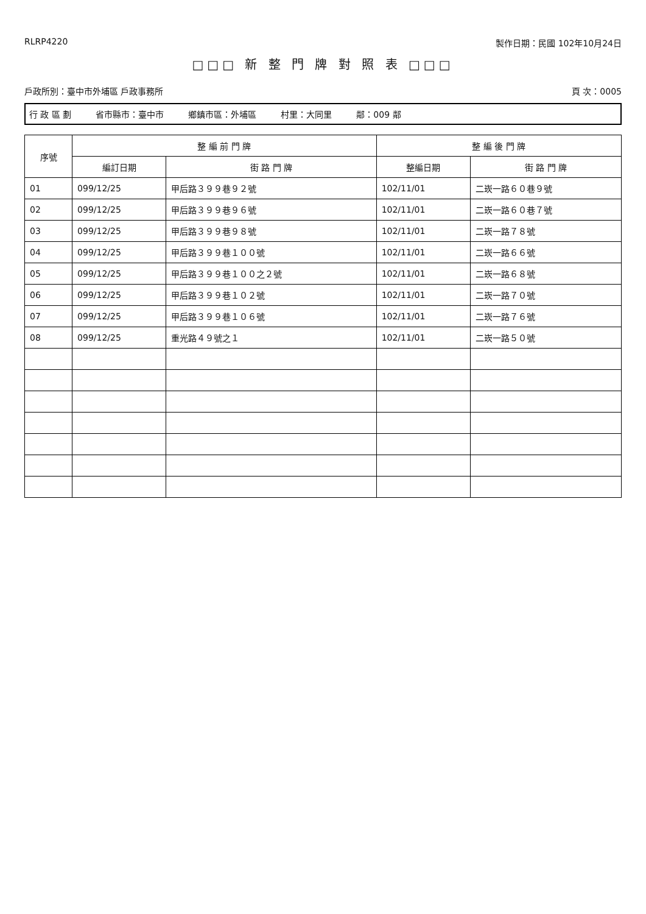RLRP4220 製作日期：民國 102年10月24日
□□□ 新 整 門 牌 對 照 表 □□□
戶政所別：臺中市外埔區 戶政事務所 頁 次：0005
行 政 區 劃 省市縣市：臺中市 鄉鎮市區：外埔區 村里：大同里 鄰：009 鄰
| 序號 | 整 編 前 門 牌 | | 整 編 後 門 牌 | |
| --- | --- | --- | --- | --- |
| | 編訂日期 | 街 路 門 牌 | 整編日期 | 街 路 門 牌 |
| 01 | 099/12/25 | 甲后路３９９巷９２號 | 102/11/01 | 二崁一路６０巷９號 |
| 02 | 099/12/25 | 甲后路３９９巷９６號 | 102/11/01 | 二崁一路６０巷７號 |
| 03 | 099/12/25 | 甲后路３９９巷９８號 | 102/11/01 | 二崁一路７８號 |
| 04 | 099/12/25 | 甲后路３９９巷１００號 | 102/11/01 | 二崁一路６６號 |
| 05 | 099/12/25 | 甲后路３９９巷１００之２號 | 102/11/01 | 二崁一路６８號 |
| 06 | 099/12/25 | 甲后路３９９巷１０２號 | 102/11/01 | 二崁一路７０號 |
| 07 | 099/12/25 | 甲后路３９９巷１０６號 | 102/11/01 | 二崁一路７６號 |
| 08 | 099/12/25 | 重光路４９號之１ | 102/11/01 | 二崁一路５０號 |